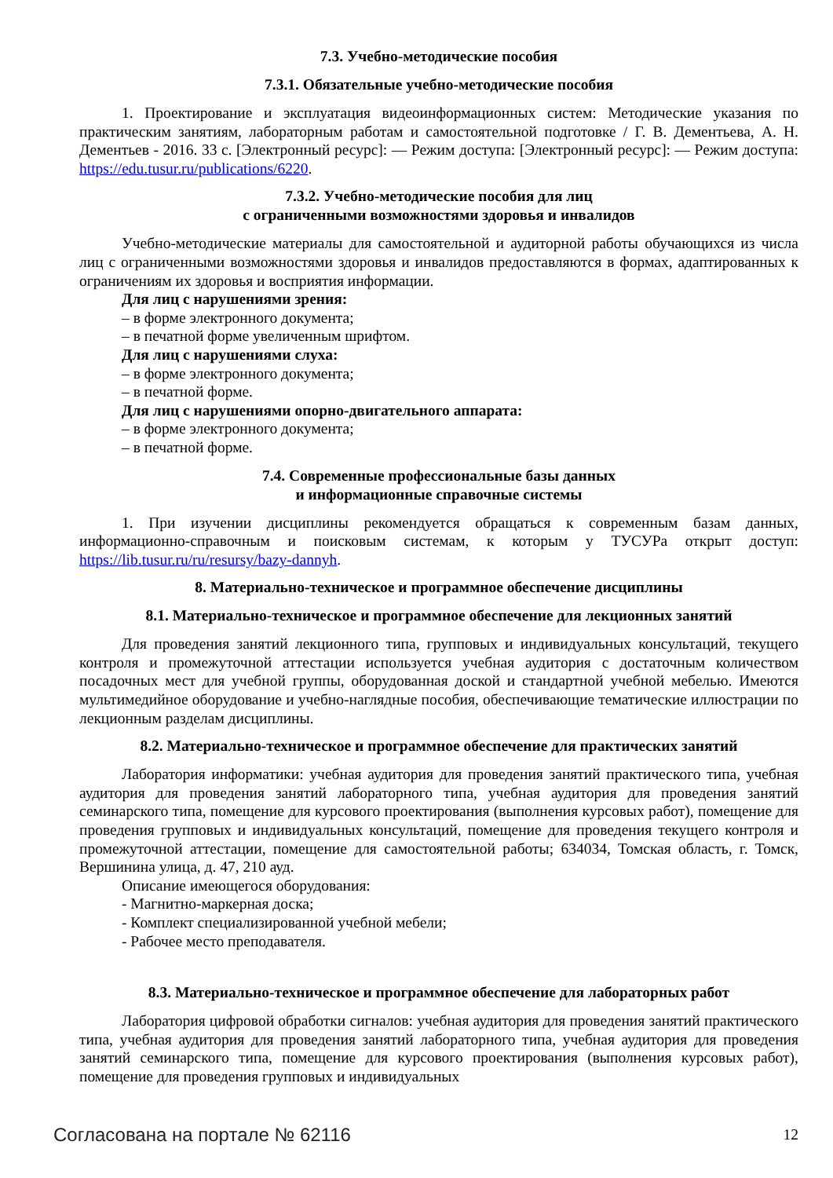7.3. Учебно-методические пособия
7.3.1. Обязательные учебно-методические пособия
1. Проектирование и эксплуатация видеоинформационных систем: Методические указания по практическим занятиям, лабораторным работам и самостоятельной подготовке / Г. В. Дементьева, А. Н. Дементьев - 2016. 33 с. [Электронный ресурс]: — Режим доступа: [Электронный ресурс]: — Режим доступа: https://edu.tusur.ru/publications/6220.
7.3.2. Учебно-методические пособия для лиц
с ограниченными возможностями здоровья и инвалидов
Учебно-методические материалы для самостоятельной и аудиторной работы обучающихся из числа лиц с ограниченными возможностями здоровья и инвалидов предоставляются в формах, адаптированных к ограничениям их здоровья и восприятия информации.
Для лиц с нарушениями зрения:
– в форме электронного документа;
– в печатной форме увеличенным шрифтом.
Для лиц с нарушениями слуха:
– в форме электронного документа;
– в печатной форме.
Для лиц с нарушениями опорно-двигательного аппарата:
– в форме электронного документа;
– в печатной форме.
7.4. Современные профессиональные базы данных
и информационные справочные системы
1. При изучении дисциплины рекомендуется обращаться к современным базам данных, информационно-справочным и поисковым системам, к которым у ТУСУРа открыт доступ: https://lib.tusur.ru/ru/resursy/bazy-dannyh.
8. Материально-техническое и программное обеспечение дисциплины
8.1. Материально-техническое и программное обеспечение для лекционных занятий
Для проведения занятий лекционного типа, групповых и индивидуальных консультаций, текущего контроля и промежуточной аттестации используется учебная аудитория с достаточным количеством посадочных мест для учебной группы, оборудованная доской и стандартной учебной мебелью. Имеются мультимедийное оборудование и учебно-наглядные пособия, обеспечивающие тематические иллюстрации по лекционным разделам дисциплины.
8.2. Материально-техническое и программное обеспечение для практических занятий
Лаборатория информатики: учебная аудитория для проведения занятий практического типа, учебная аудитория для проведения занятий лабораторного типа, учебная аудитория для проведения занятий семинарского типа, помещение для курсового проектирования (выполнения курсовых работ), помещение для проведения групповых и индивидуальных консультаций, помещение для проведения текущего контроля и промежуточной аттестации, помещение для самостоятельной работы; 634034, Томская область, г. Томск, Вершинина улица, д. 47, 210 ауд.
Описание имеющегося оборудования:
- Магнитно-маркерная доска;
- Комплект специализированной учебной мебели;
- Рабочее место преподавателя.
8.3. Материально-техническое и программное обеспечение для лабораторных работ
Лаборатория цифровой обработки сигналов: учебная аудитория для проведения занятий практического типа, учебная аудитория для проведения занятий лабораторного типа, учебная аудитория для проведения занятий семинарского типа, помещение для курсового проектирования (выполнения курсовых работ), помещение для проведения групповых и индивидуальных
Согласована на портале № 62116 12